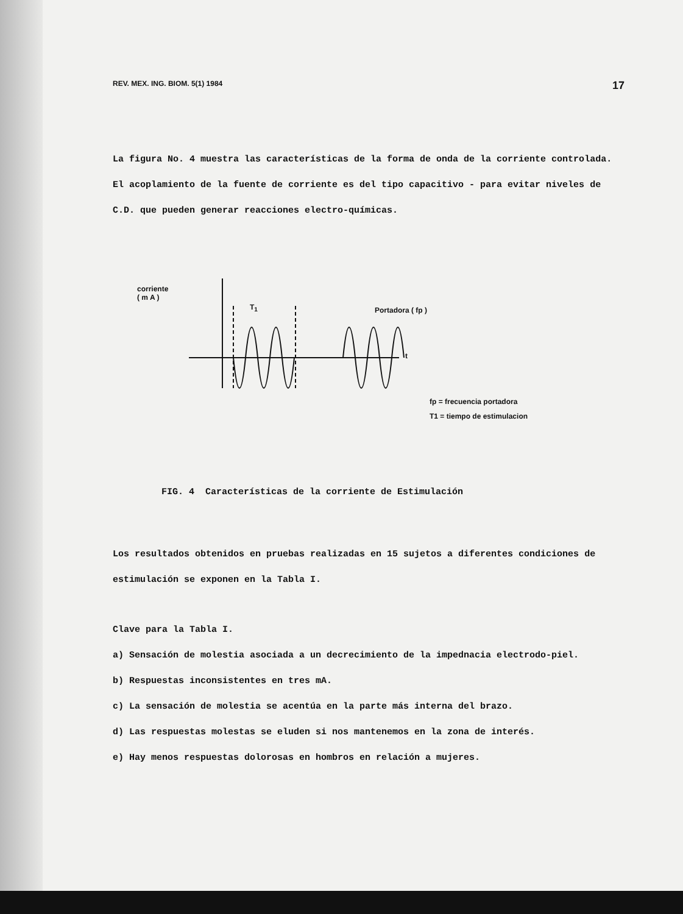REV. MEX. ING. BIOM. 5(1) 1984 17
La figura No. 4 muestra las características de la forma de onda de la corriente controlada. El acoplamiento de la fuente de corriente es del tipo capacitivo - para evitar niveles de C.D. que pueden generar reacciones electro-químicas.
corriente
( m A )
T<sub>1</sub> Portadora ( fp )
t
fp = frecuencia portadora
T1 = tiempo de estimulacion
FIG. 4 Características de la corriente de Estimulación
Los resultados obtenidos en pruebas realizadas en 15 sujetos a diferentes condiciones de estimulación se exponen en la Tabla I.
Clave para la Tabla I.
a) Sensación de molestia asociada a un decrecimiento de la impednacia electrodo-piel.
b) Respuestas inconsistentes en tres mA.
c) La sensación de molestia se acentúa en la parte más interna del brazo.
d) Las respuestas molestas se eluden si nos mantenemos en la zona de interés.
e) Hay menos respuestas dolorosas en hombros en relación a mujeres.